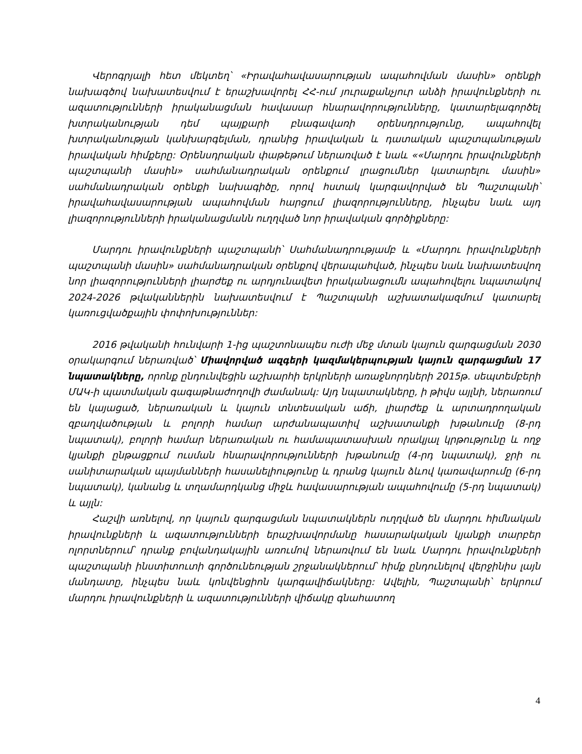Վերոգրյալի հետ մեկտեղ՝ «Իրավահավասարության ապահովման մասին» օրենքի նախագծով նախատեսվում է երաշխավորել ՀՀ-ում յուրաքանչյուր անձի իրավունքների ու ազատությունների իրականացման հավասար հնարավորությունները, կատարելագործել խտրականության դեմ պայքարի բնագավառի օրենսդրությունը, ապահովել խտրականության կանխարգելման, դրանից իրավական և դատական պաշտպանության իրավական հիմքերը: Օրենսդրական փաթեթում ներառված է նաև ««Մարդու իրավունքների պաշտպանի մասին» սահմանադրական օրենքում լրացումներ կատարելու մասին» սահմանադրական օրենքի նախագիծը, որով հստակ կարգավորված են Պաշտպանի՝ իրավահավասարության ապահովման հարցում լիազորությունները, ինչպես նաև այդ լիազորությունների իրականացմանն ուղղված նոր իրավական գործիքները:
Մարդու իրավունքների պաշտպանի՝ Սահմանադրությամբ և «Մարդու իրավունքների պաշտպանի մասին» սահմանադրական օրենքով վերապահված, ինչպես նաև նախատեսվող նոր լիազորությունների լիարժեք ու արդյունավետ իրականացումն ապահովելու նպատակով 2024-2026 թվականներին նախատեսվում է Պաշտպանի աշխատակազմում կատարել կառուցվածքային փոփոխություններ:
2016 թվականի հունվարի 1-ից պաշտոնապես ուժի մեջ մտան կայուն զարգացման 2030 օրակարգում ներառված՝ Միավորված ազգերի կազմակերպության կայուն զարգացման 17 նպատակները, որոնք ընդունվեցին աշխարհի երկրների առաջնորդների 2015թ. սեպտեմբերի ՄԱԿ-ի պատմական գագաթնաժողովի ժամանակ: Այդ նպատակները, ի թիվս այլնի, ներառում են կայացած, ներառական և կայուն տնտեսական աճի, լիարժեք և արտադրողական զբաղվածության և բոլորի համար արժանապատիվ աշխատանքի խթանումը (8-րդ նպատակ), բոլորի համար ներառական ու համապատասխան որակյալ կրթությունը և ողջ կյանքի ընթացքում ուսման հնարավորությունների խթանումը (4-րդ նպատակ), ջրի ու սանիտարական պայմանների հասանելիությունը և դրանց կայուն ձևով կառավարումը (6-րդ նպատակ), կանանց և տղամարդկանց միջև հավասարության ապահովումը (5-րդ նպատակ) և այլն:
Հաշվի առնելով, որ կայուն զարգացման նպատակներն ուղղված են մարդու հիմնական իրավունքների և ազատությունների երաշխավորմանը հասարակական կյանքի տարբեր ոլորտներում՝ դրանք բովանդակային առումով ներառվում են նաև Մարդու իրավունքների պաշտպանի ինստիտուտի գործունեության շրջանակներում՝ հիմք ընդունելով վերջինիս լայն մանդատը, ինչպես նաև կոնվենցիոն կարգավիճակները: Ավելին, Պաշտպանի՝ երկրում մարդու իրավունքների և ազատությունների վիճակը գնահատող
4